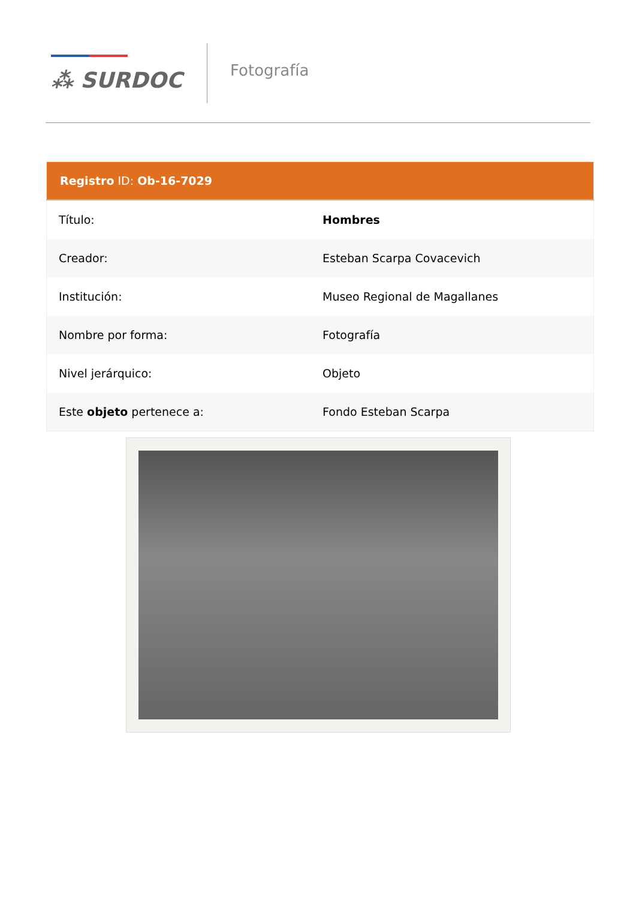⁂ SURDOC
Fotografía
| Registro ID: Ob-16-7029 | |
| --- | --- |
| Título: | Hombres |
| Creador: | Esteban Scarpa Covacevich |
| Institución: | Museo Regional de Magallanes |
| Nombre por forma: | Fotografía |
| Nivel jerárquico: | Objeto |
| Este objeto pertenece a: | Fondo Esteban Scarpa |